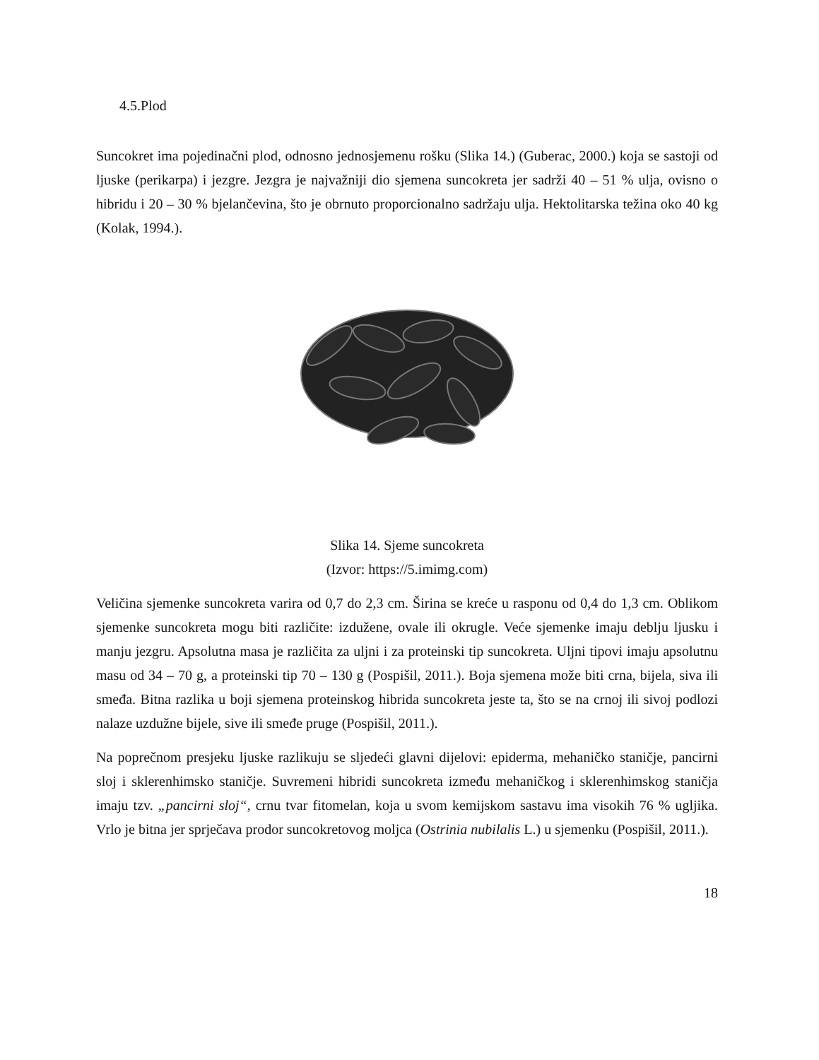4.5.Plod
Suncokret ima pojedinačni plod, odnosno jednosjemenu rošku (Slika 14.) (Guberac, 2000.) koja se sastoji od ljuske (perikarpa) i jezgre. Jezgra je najvažniji dio sjemena suncokreta jer sadrži 40 – 51 % ulja, ovisno o hibridu i 20 – 30 % bjelančevina, što je obrnuto proporcionalno sadržaju ulja. Hektolitarska težina oko 40 kg (Kolak, 1994.).
Slika 14. Sjeme suncokreta
(Izvor: https://5.imimg.com)
Veličina sjemenke suncokreta varira od 0,7 do 2,3 cm. Širina se kreće u rasponu od 0,4 do 1,3 cm. Oblikom sjemenke suncokreta mogu biti različite: izdužene, ovale ili okrugle. Veće sjemenke imaju deblju ljusku i manju jezgru. Apsolutna masa je različita za uljni i za proteinski tip suncokreta. Uljni tipovi imaju apsolutnu masu od 34 – 70 g, a proteinski tip 70 – 130 g (Pospišil, 2011.). Boja sjemena može biti crna, bijela, siva ili smeđa. Bitna razlika u boji sjemena proteinskog hibrida suncokreta jeste ta, što se na crnoj ili sivoj podlozi nalaze uzdužne bijele, sive ili smeđe pruge (Pospišil, 2011.).
Na poprečnom presjeku ljuske razlikuju se sljedeći glavni dijelovi: epiderma, mehaničko staničje, pancirni sloj i sklerenhimsko staničje. Suvremeni hibridi suncokreta između mehaničkog i sklerenhimskog staničja imaju tzv. „pancirni sloj“, crnu tvar fitomelan, koja u svom kemijskom sastavu ima visokih 76 % ugljika. Vrlo je bitna jer sprječava prodor suncokretovog moljca (Ostrinia nubilalis L.) u sjemenku (Pospišil, 2011.).
18